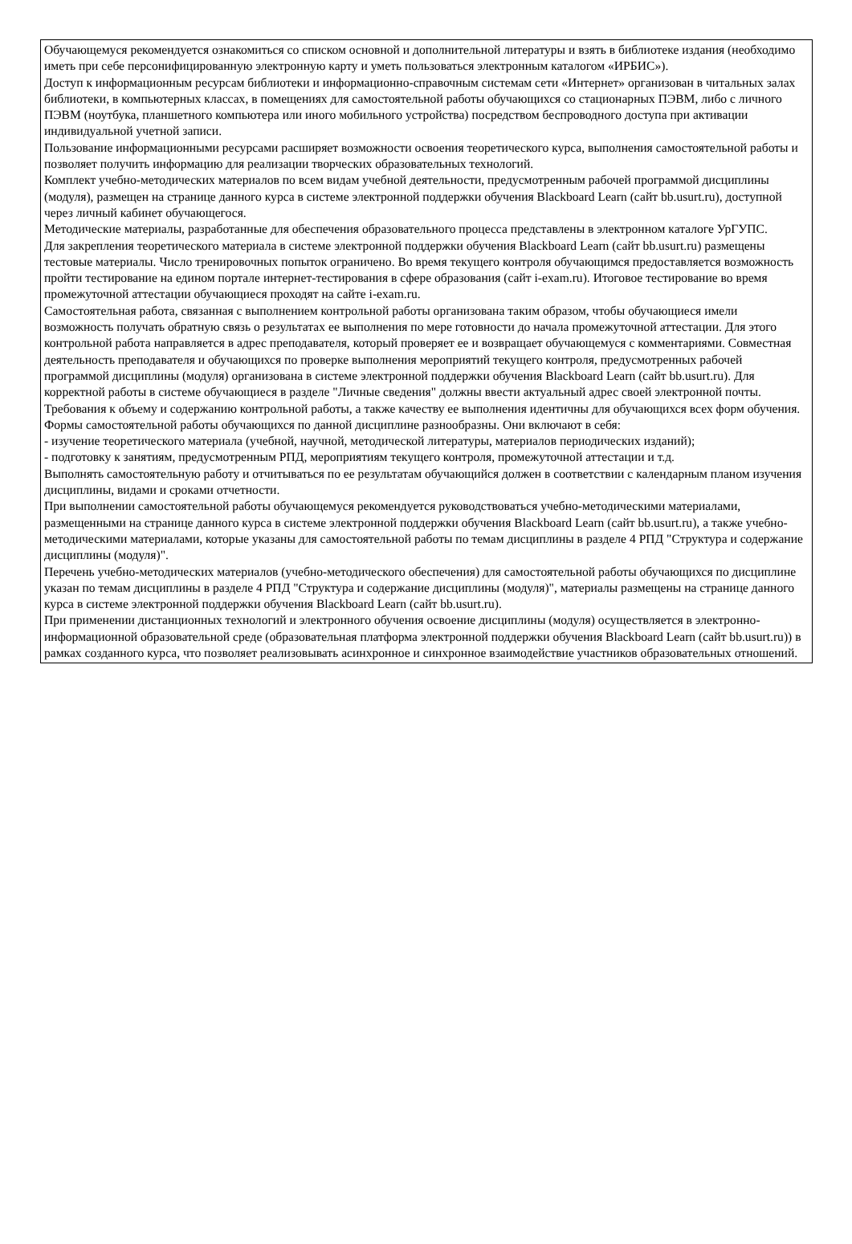Обучающемуся рекомендуется ознакомиться со списком основной и дополнительной литературы и взять в библиотеке издания (необходимо иметь при себе персонифицированную электронную карту и уметь пользоваться электронным каталогом «ИРБИС»).
Доступ к информационным ресурсам библиотеки и информационно-справочным системам сети «Интернет» организован в читальных залах библиотеки, в компьютерных классах, в помещениях для самостоятельной работы обучающихся со стационарных ПЭВМ, либо с личного ПЭВМ (ноутбука, планшетного компьютера или иного мобильного устройства) посредством беспроводного доступа при активации индивидуальной учетной записи.
Пользование информационными ресурсами расширяет возможности освоения теоретического курса, выполнения самостоятельной работы и позволяет получить информацию для реализации творческих образовательных технологий.
Комплект учебно-методических материалов по всем видам учебной деятельности, предусмотренным рабочей программой дисциплины (модуля), размещен на странице данного курса в системе электронной поддержки обучения Blackboard Learn (сайт bb.usurt.ru), доступной через личный кабинет обучающегося.
Методические материалы, разработанные для обеспечения образовательного процесса представлены в электронном каталоге УрГУПС.
Для закрепления теоретического материала в системе электронной поддержки обучения Blackboard Learn (сайт bb.usurt.ru) размещены тестовые материалы. Число тренировочных попыток ограничено. Во время текущего контроля обучающимся предоставляется возможность пройти тестирование на едином портале интернет-тестирования в сфере образования (сайт i-exam.ru). Итоговое тестирование во время промежуточной аттестации обучающиеся проходят на сайте i-exam.ru.
Самостоятельная работа, связанная с выполнением контрольной работы организована таким образом, чтобы обучающиеся имели возможность получать обратную связь о результатах ее выполнения по мере готовности до начала промежуточной аттестации. Для этого контрольной работа направляется в адрес преподавателя, который проверяет ее и возвращает обучающемуся с комментариями. Совместная деятельность преподавателя и обучающихся по проверке выполнения мероприятий текущего контроля, предусмотренных рабочей программой дисциплины (модуля) организована в системе электронной поддержки обучения Blackboard Learn (сайт bb.usurt.ru). Для корректной работы в системе обучающиеся в разделе "Личные сведения" должны ввести актуальный адрес своей электронной почты. Требования к объему и содержанию контрольной работы, а также качеству ее выполнения идентичны для обучающихся всех форм обучения.
Формы самостоятельной работы обучающихся по данной дисциплине разнообразны. Они включают в себя:
- изучение теоретического материала (учебной, научной, методической литературы, материалов периодических изданий);
- подготовку к занятиям, предусмотренным РПД, мероприятиям текущего контроля, промежуточной аттестации и т.д.
Выполнять самостоятельную работу и отчитываться по ее результатам обучающийся должен в соответствии с календарным планом изучения дисциплины, видами и сроками отчетности.
При выполнении самостоятельной работы обучающемуся рекомендуется руководствоваться учебно-методическими материалами, размещенными на странице данного курса в системе электронной поддержки обучения Blackboard Learn (сайт bb.usurt.ru), а также учебно-методическими материалами, которые указаны для самостоятельной работы по темам дисциплины в разделе 4 РПД "Структура и содержание дисциплины (модуля)".
Перечень учебно-методических материалов (учебно-методического обеспечения) для самостоятельной работы обучающихся по дисциплине указан по темам дисциплины в разделе 4 РПД "Структура и содержание дисциплины (модуля)", материалы размещены на странице данного курса в системе электронной поддержки обучения Blackboard Learn (сайт bb.usurt.ru).
При применении дистанционных технологий и электронного обучения освоение дисциплины (модуля) осуществляется в электронно-информационной образовательной среде (образовательная платформа электронной поддержки обучения Blackboard Learn (сайт bb.usurt.ru)) в рамках созданного курса, что позволяет реализовывать асинхронное и синхронное взаимодействие участников образовательных отношений.